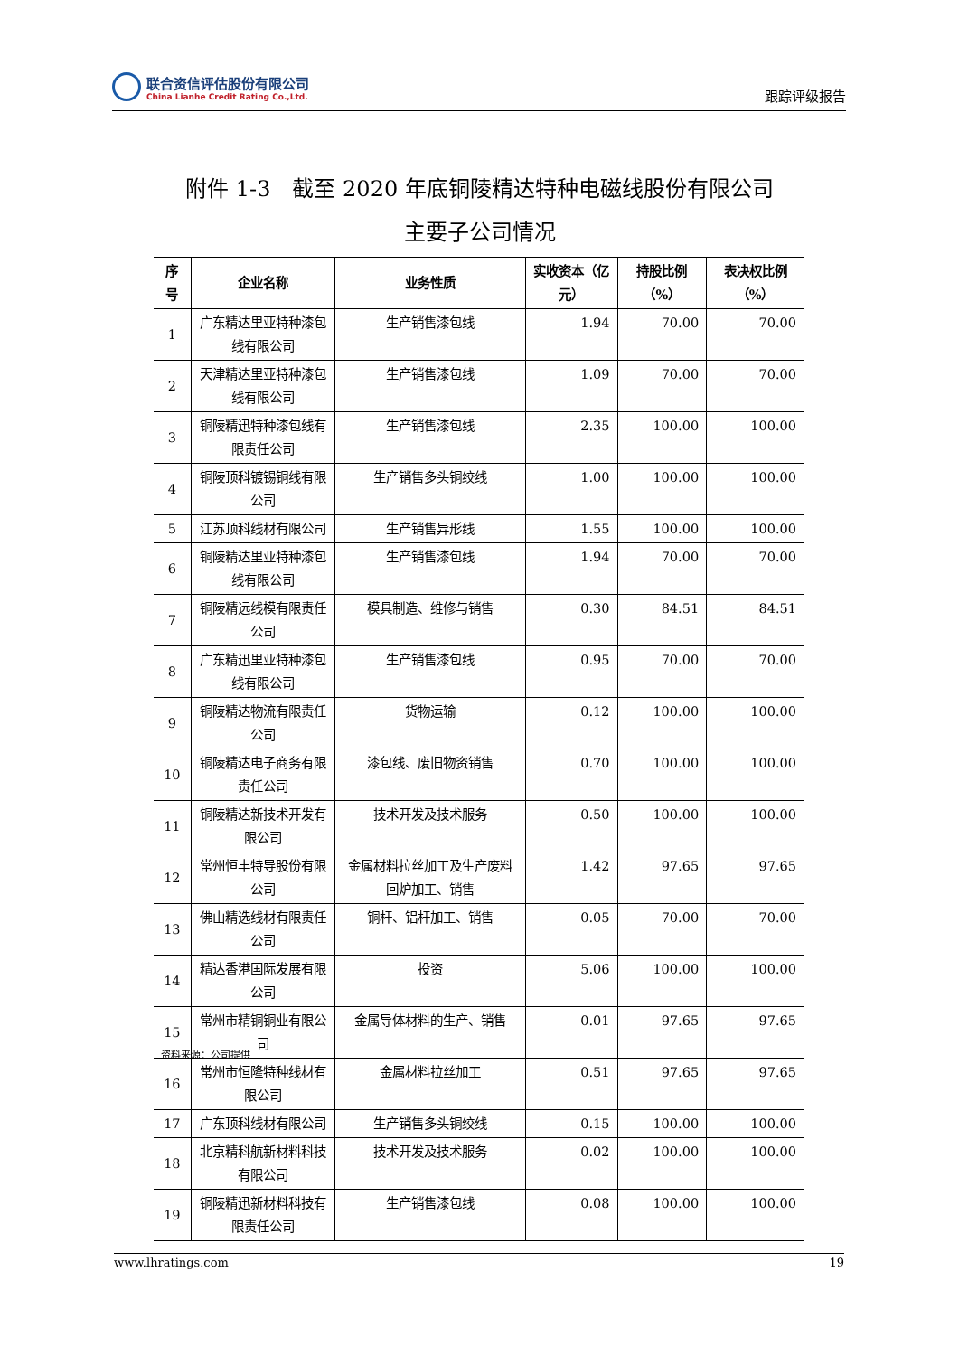联合资信评估股份有限公司
China Lianhe Credit Rating Co.,Ltd.
跟踪评级报告
附件 1-3　截至 2020 年底铜陵精达特种电磁线股份有限公司
主要子公司情况
| 序号 | 企业名称 | 业务性质 | 实收资本（亿元） | 持股比例（%） | 表决权比例（%） |
| --- | --- | --- | --- | --- | --- |
| 1 | 广东精达里亚特种漆包线有限公司 | 生产销售漆包线 | 1.94 | 70.00 | 70.00 |
| 2 | 天津精达里亚特种漆包线有限公司 | 生产销售漆包线 | 1.09 | 70.00 | 70.00 |
| 3 | 铜陵精迅特种漆包线有限责任公司 | 生产销售漆包线 | 2.35 | 100.00 | 100.00 |
| 4 | 铜陵顶科镀锡铜线有限公司 | 生产销售多头铜绞线 | 1.00 | 100.00 | 100.00 |
| 5 | 江苏顶科线材有限公司 | 生产销售异形线 | 1.55 | 100.00 | 100.00 |
| 6 | 铜陵精达里亚特种漆包线有限公司 | 生产销售漆包线 | 1.94 | 70.00 | 70.00 |
| 7 | 铜陵精远线模有限责任公司 | 模具制造、维修与销售 | 0.30 | 84.51 | 84.51 |
| 8 | 广东精迅里亚特种漆包线有限公司 | 生产销售漆包线 | 0.95 | 70.00 | 70.00 |
| 9 | 铜陵精达物流有限责任公司 | 货物运输 | 0.12 | 100.00 | 100.00 |
| 10 | 铜陵精达电子商务有限责任公司 | 漆包线、废旧物资销售 | 0.70 | 100.00 | 100.00 |
| 11 | 铜陵精达新技术开发有限公司 | 技术开发及技术服务 | 0.50 | 100.00 | 100.00 |
| 12 | 常州恒丰特导股份有限公司 | 金属材料拉丝加工及生产废料回炉加工、销售 | 1.42 | 97.65 | 97.65 |
| 13 | 佛山精选线材有限责任公司 | 铜杆、铝杆加工、销售 | 0.05 | 70.00 | 70.00 |
| 14 | 精达香港国际发展有限公司 | 投资 | 5.06 | 100.00 | 100.00 |
| 15 | 常州市精铜铜业有限公司 | 金属导体材料的生产、销售 | 0.01 | 97.65 | 97.65 |
| 16 | 常州市恒隆特种线材有限公司 | 金属材料拉丝加工 | 0.51 | 97.65 | 97.65 |
| 17 | 广东顶科线材有限公司 | 生产销售多头铜绞线 | 0.15 | 100.00 | 100.00 |
| 18 | 北京精科航新材料科技有限公司 | 技术开发及技术服务 | 0.02 | 100.00 | 100.00 |
| 19 | 铜陵精迅新材料科技有限责任公司 | 生产销售漆包线 | 0.08 | 100.00 | 100.00 |
资料来源：公司提供
www.lhratings.com 19